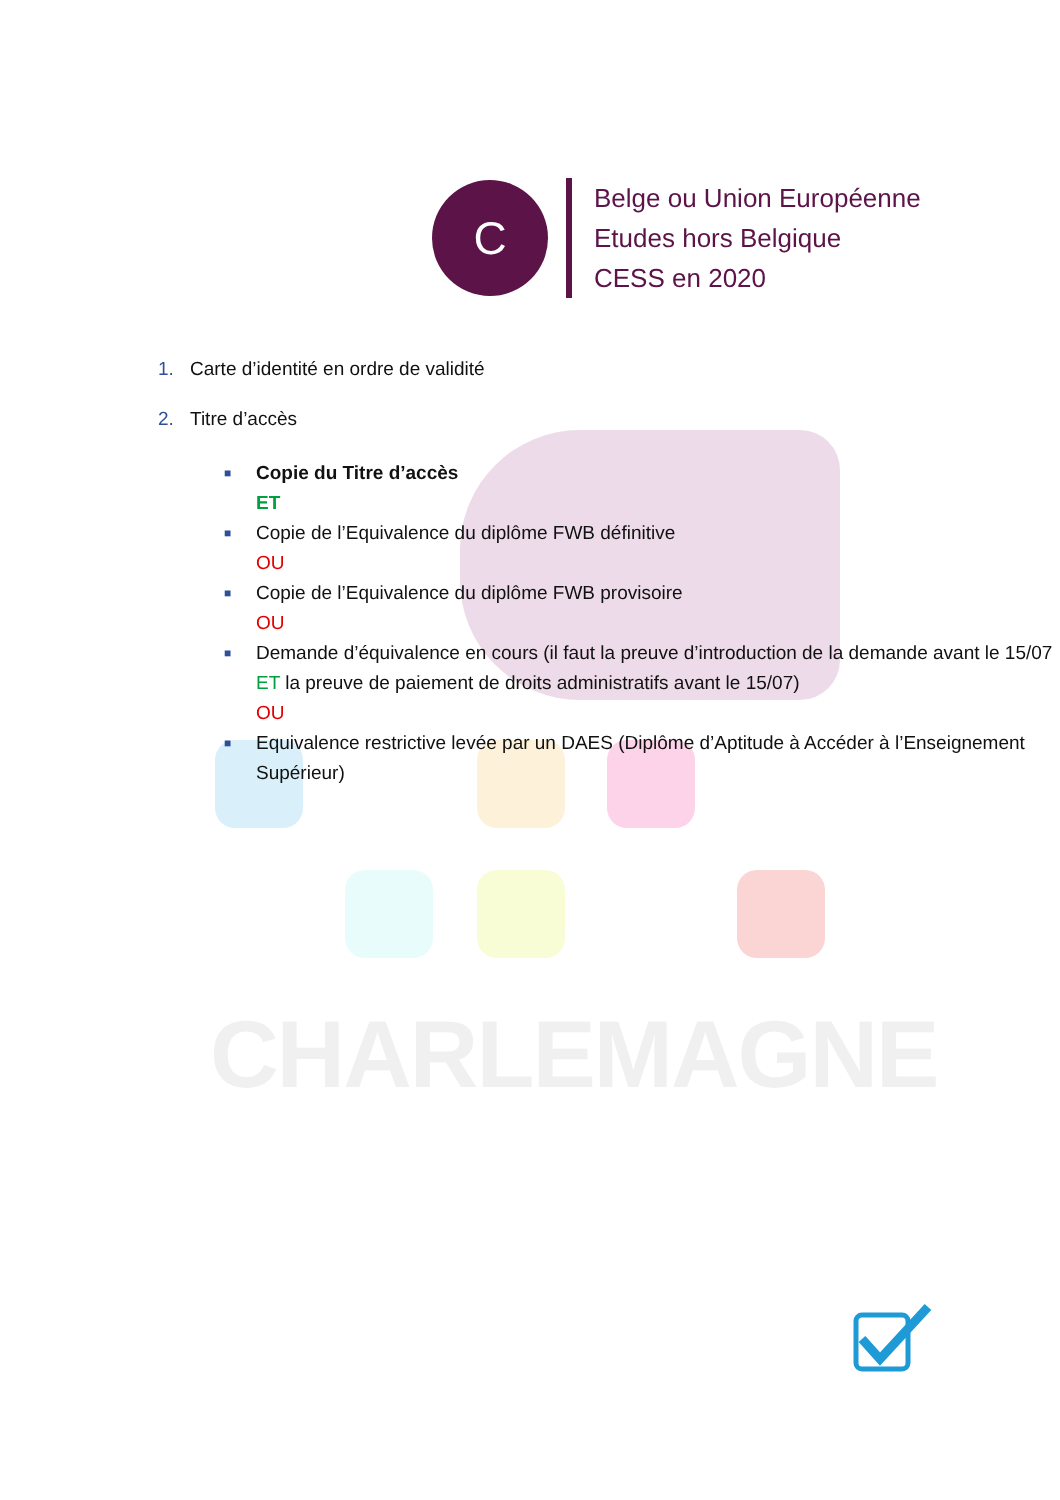CHARLEMAGNE
C
Belge ou Union Européenne
Etudes hors Belgique
CESS en 2020
1. Carte d’identité en ordre de validité
2. Titre d’accès
■ Copie du Titre d’accès
ET
■ Copie de l’Equivalence du diplôme FWB définitive
OU
■ Copie de l’Equivalence du diplôme FWB provisoire
OU
■ Demande d’équivalence en cours (il faut la preuve d’introduction de la demande avant le 15/07 ET la preuve de paiement de droits administratifs avant le 15/07)
OU
■ Equivalence restrictive levée par un DAES (Diplôme d’Aptitude à Accéder à l’Enseignement Supérieur)